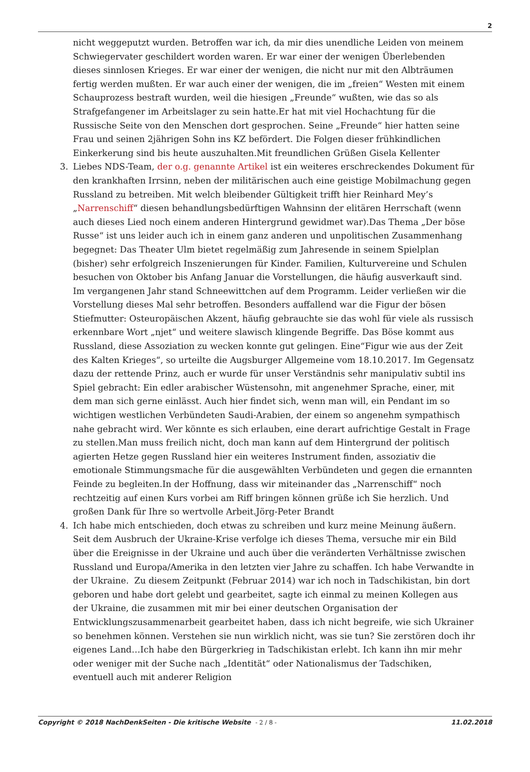2
nicht weggeputzt wurden. Betroffen war ich, da mir dies unendliche Leiden von meinem Schwiegervater geschildert worden waren. Er war einer der wenigen Überlebenden dieses sinnlosen Krieges. Er war einer der wenigen, die nicht nur mit den Albträumen fertig werden mußten. Er war auch einer der wenigen, die im „freien“ Westen mit einem Schauprozess bestraft wurden, weil die hiesigen „Freunde“ wußten, wie das so als Strafgefangener im Arbeitslager zu sein hatte.Er hat mit viel Hochachtung für die Russische Seite von den Menschen dort gesprochen. Seine „Freunde“ hier hatten seine Frau und seinen 2jährigen Sohn ins KZ befördert. Die Folgen dieser frühkindlichen Einkerkerung sind bis heute auszuhalten.Mit freundlichen Grüßen Gisela Kellenter
3. Liebes NDS-Team, der o.g. genannte Artikel ist ein weiteres erschreckendes Dokument für den krankhaften Irrsinn, neben der militärischen auch eine geistige Mobilmachung gegen Russland zu betreiben. Mit welch bleibender Gültigkeit trifft hier Reinhard Mey’s „Narrenschiff“ diesen behandlungsbedürftigen Wahnsinn der elitären Herrschaft (wenn auch dieses Lied noch einem anderen Hintergrund gewidmet war).Das Thema „Der böse Russe“ ist uns leider auch ich in einem ganz anderen und unpolitischen Zusammenhang begegnet: Das Theater Ulm bietet regelmäßig zum Jahresende in seinem Spielplan (bisher) sehr erfolgreich Inszenierungen für Kinder. Familien, Kulturvereine und Schulen besuchen von Oktober bis Anfang Januar die Vorstellungen, die häufig ausverkauft sind. Im vergangenen Jahr stand Schneewittchen auf dem Programm. Leider verließen wir die Vorstellung dieses Mal sehr betroffen. Besonders auffallend war die Figur der bösen Stiefmutter: Osteuropäischen Akzent, häufig gebrauchte sie das wohl für viele als russisch erkennbare Wort „njet“ und weitere slawisch klingende Begriffe. Das Böse kommt aus Russland, diese Assoziation zu wecken konnte gut gelingen. Eine“Figur wie aus der Zeit des Kalten Krieges“, so urteilte die Augsburger Allgemeine vom 18.10.2017. Im Gegensatz dazu der rettende Prinz, auch er wurde für unser Verständnis sehr manipulativ subtil ins Spiel gebracht: Ein edler arabischer Wüstensohn, mit angenehmer Sprache, einer, mit dem man sich gerne einlässt. Auch hier findet sich, wenn man will, ein Pendant im so wichtigen westlichen Verbündeten Saudi-Arabien, der einem so angenehm sympathisch nahe gebracht wird. Wer könnte es sich erlauben, eine derart aufrichtige Gestalt in Frage zu stellen.Man muss freilich nicht, doch man kann auf dem Hintergrund der politisch agierten Hetze gegen Russland hier ein weiteres Instrument finden, assoziativ die emotionale Stimmungsmache für die ausgewählten Verbündeten und gegen die ernannten Feinde zu begleiten.In der Hoffnung, dass wir miteinander das „Narrenschiff“ noch rechtzeitig auf einen Kurs vorbei am Riff bringen können grüße ich Sie herzlich. Und großen Dank für Ihre so wertvolle Arbeit.Jörg-Peter Brandt
4. Ich habe mich entschieden, doch etwas zu schreiben und kurz meine Meinung äußern. Seit dem Ausbruch der Ukraine-Krise verfolge ich dieses Thema, versuche mir ein Bild über die Ereignisse in der Ukraine und auch über die veränderten Verhältnisse zwischen Russland und Europa/Amerika in den letzten vier Jahre zu schaffen. Ich habe Verwandte in der Ukraine. Zu diesem Zeitpunkt (Februar 2014) war ich noch in Tadschikistan, bin dort geboren und habe dort gelebt und gearbeitet, sagte ich einmal zu meinen Kollegen aus der Ukraine, die zusammen mit mir bei einer deutschen Organisation der Entwicklungszusammenarbeit gearbeitet haben, dass ich nicht begreife, wie sich Ukrainer so benehmen können. Verstehen sie nun wirklich nicht, was sie tun? Sie zerstören doch ihr eigenes Land…Ich habe den Bürgerkrieg in Tadschikistan erlebt. Ich kann ihn mir mehr oder weniger mit der Suche nach „Identität“ oder Nationalismus der Tadschiken, eventuell auch mit anderer Religion
Copyright © 2018 NachDenkSeiten - Die kritische Website - 2 / 8 -
11.02.2018